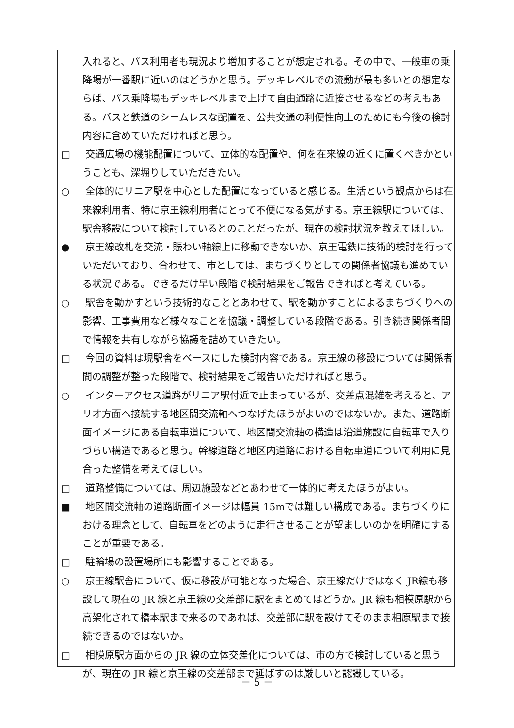入れると、バス利用者も現況より増加することが想定される。その中で、一般車の乗降場が一番駅に近いのはどうかと思う。デッキレベルでの流動が最も多いとの想定ならば、バス乗降場もデッキレベルまで上げて自由通路に近接させるなどの考えもある。バスと鉄道のシームレスな配置を、公共交通の利便性向上のためにも今後の検討内容に含めていただければと思う。
□ 交通広場の機能配置について、立体的な配置や、何を在来線の近くに置くべきかということも、深堀りしていただきたい。
○ 全体的にリニア駅を中心とした配置になっていると感じる。生活という観点からは在来線利用者、特に京王線利用者にとって不便になる気がする。京王線駅については、駅舎移設について検討しているとのことだったが、現在の検討状況を教えてほしい。
● 京王線改札を交流・賑わい軸線上に移動できないか、京王電鉄に技術的検討を行っていただいており、合わせて、市としては、まちづくりとしての関係者協議も進めている状況である。できるだけ早い段階で検討結果をご報告できればと考えている。
○ 駅舎を動かすという技術的なこととあわせて、駅を動かすことによるまちづくりへの影響、工事費用など様々なことを協議・調整している段階である。引き続き関係者間で情報を共有しながら協議を詰めていきたい。
□ 今回の資料は現駅舎をベースにした検討内容である。京王線の移設については関係者間の調整が整った段階で、検討結果をご報告いただければと思う。
○ インターアクセス道路がリニア駅付近で止まっているが、交差点混雑を考えると、アリオ方面へ接続する地区間交流軸へつなげたほうがよいのではないか。また、道路断面イメージにある自転車道について、地区間交流軸の構造は沿道施設に自転車で入りづらい構造であると思う。幹線道路と地区内道路における自転車道について利用に見合った整備を考えてほしい。
□ 道路整備については、周辺施設などとあわせて一体的に考えたほうがよい。
■ 地区間交流軸の道路断面イメージは幅員 15mでは難しい構成である。まちづくりにおける理念として、自転車をどのように走行させることが望ましいのかを明確にすることが重要である。
□ 駐輪場の設置場所にも影響することである。
○ 京王線駅舎について、仮に移設が可能となった場合、京王線だけではなく JR線も移設して現在の JR 線と京王線の交差部に駅をまとめてはどうか。JR 線も相模原駅から高架化されて橋本駅まで来るのであれば、交差部に駅を設けてそのまま相原駅まで接続できるのではないか。
□ 相模原駅方面からの JR 線の立体交差化については、市の方で検討していると思うが、現在の JR 線と京王線の交差部まで延ばすのは厳しいと認識している。
－ 5 －